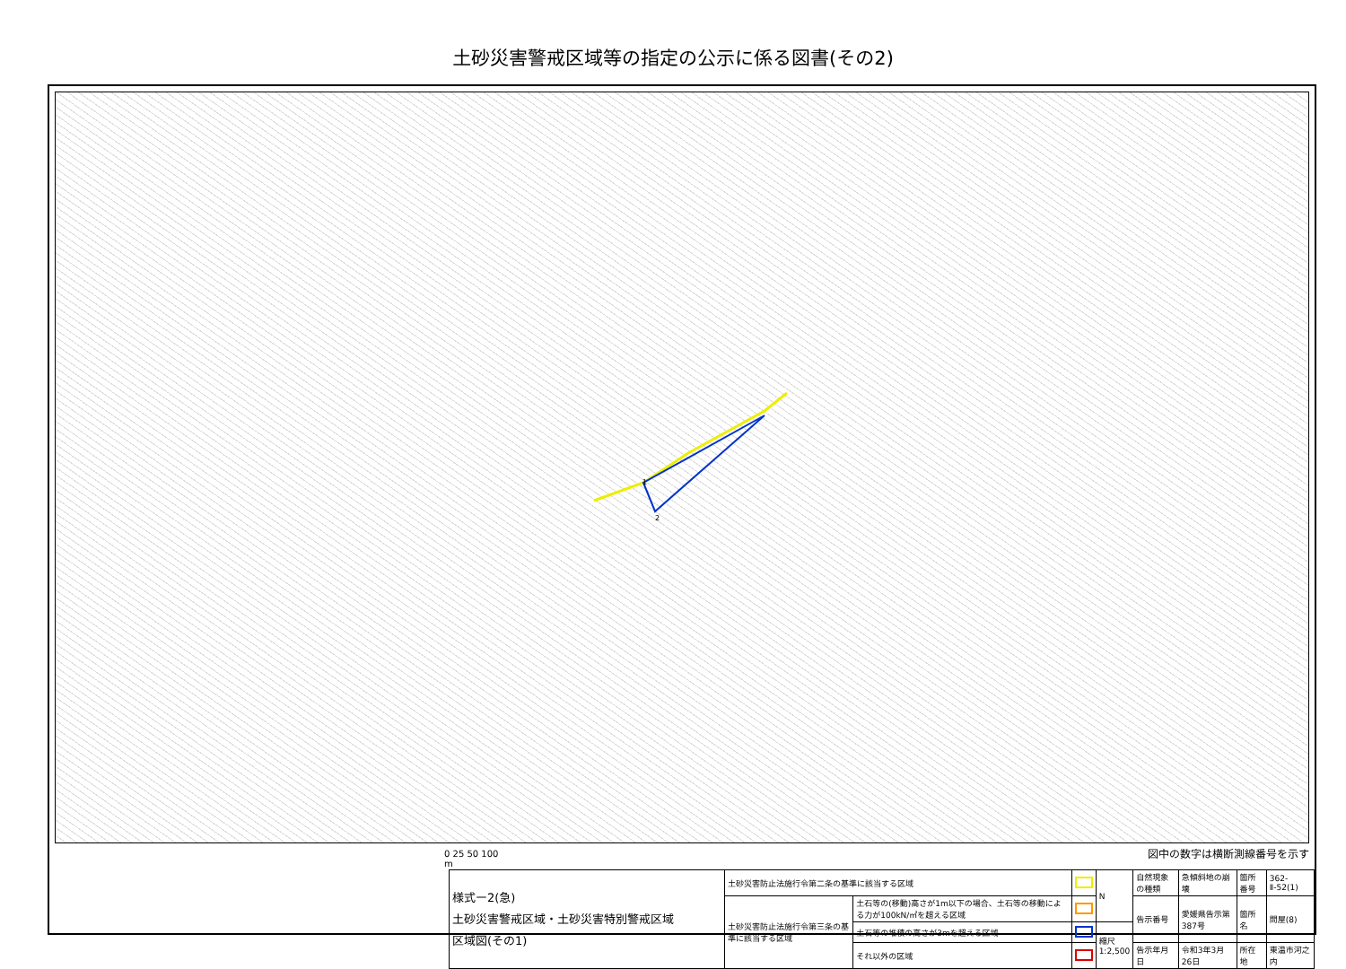土砂災害警戒区域等の指定の公示に係る図書(その2)
1
2
0 25 50 100
m
図中の数字は横断測線番号を示す
| 様式ー2(急) 土砂災害警戒区域・土砂災害特別警戒区域 区域図(その1) | 土砂災害防止法施行令第二条の基準に該当する区域 | | | N | 自然現象の種類 | 急傾斜地の崩壊 | 箇所番号 | 362-Ⅱ-52(1) |
| | 土砂災害防止法施行令第三条の基準に該当する区域 | 土石等の(移動)高さが1m以下の場合、土石等の移動による力が100kN/㎡を超える区域 | | | 告示番号 | 愛媛県告示第387号 | 箇所名 | 問屋(8) |
| | | 土石等の堆積の高さが3mを超える区域 | | 縮尺 1:2,500 | | | | |
| | | それ以外の区域 | | | 告示年月日 | 令和3年3月26日 | 所在地 | 東温市河之内 |